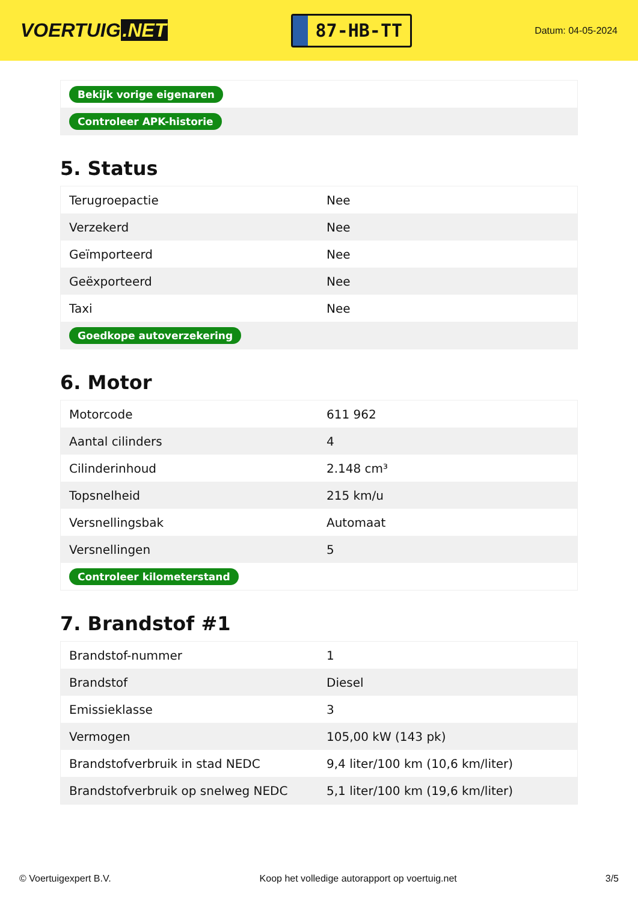VOERTUIG.NET
87-HB-TT
Datum: 04-05-2024
| Bekijk vorige eigenaren |
| Controleer APK-historie |
5. Status
| Terugroepactie | Nee |
| Verzekerd | Nee |
| Geïmporteerd | Nee |
| Geëxporteerd | Nee |
| Taxi | Nee |
| Goedkope autoverzekering | |
6. Motor
| Motorcode | 611 962 |
| Aantal cilinders | 4 |
| Cilinderinhoud | 2.148 cm³ |
| Topsnelheid | 215 km/u |
| Versnellingsbak | Automaat |
| Versnellingen | 5 |
| Controleer kilometerstand | |
7. Brandstof #1
| Brandstof-nummer | 1 |
| Brandstof | Diesel |
| Emissieklasse | 3 |
| Vermogen | 105,00 kW (143 pk) |
| Brandstofverbruik in stad NEDC | 9,4 liter/100 km (10,6 km/liter) |
| Brandstofverbruik op snelweg NEDC | 5,1 liter/100 km (19,6 km/liter) |
© Voertuigexpert B.V. Koop het volledige autorapport op voertuig.net 3/5